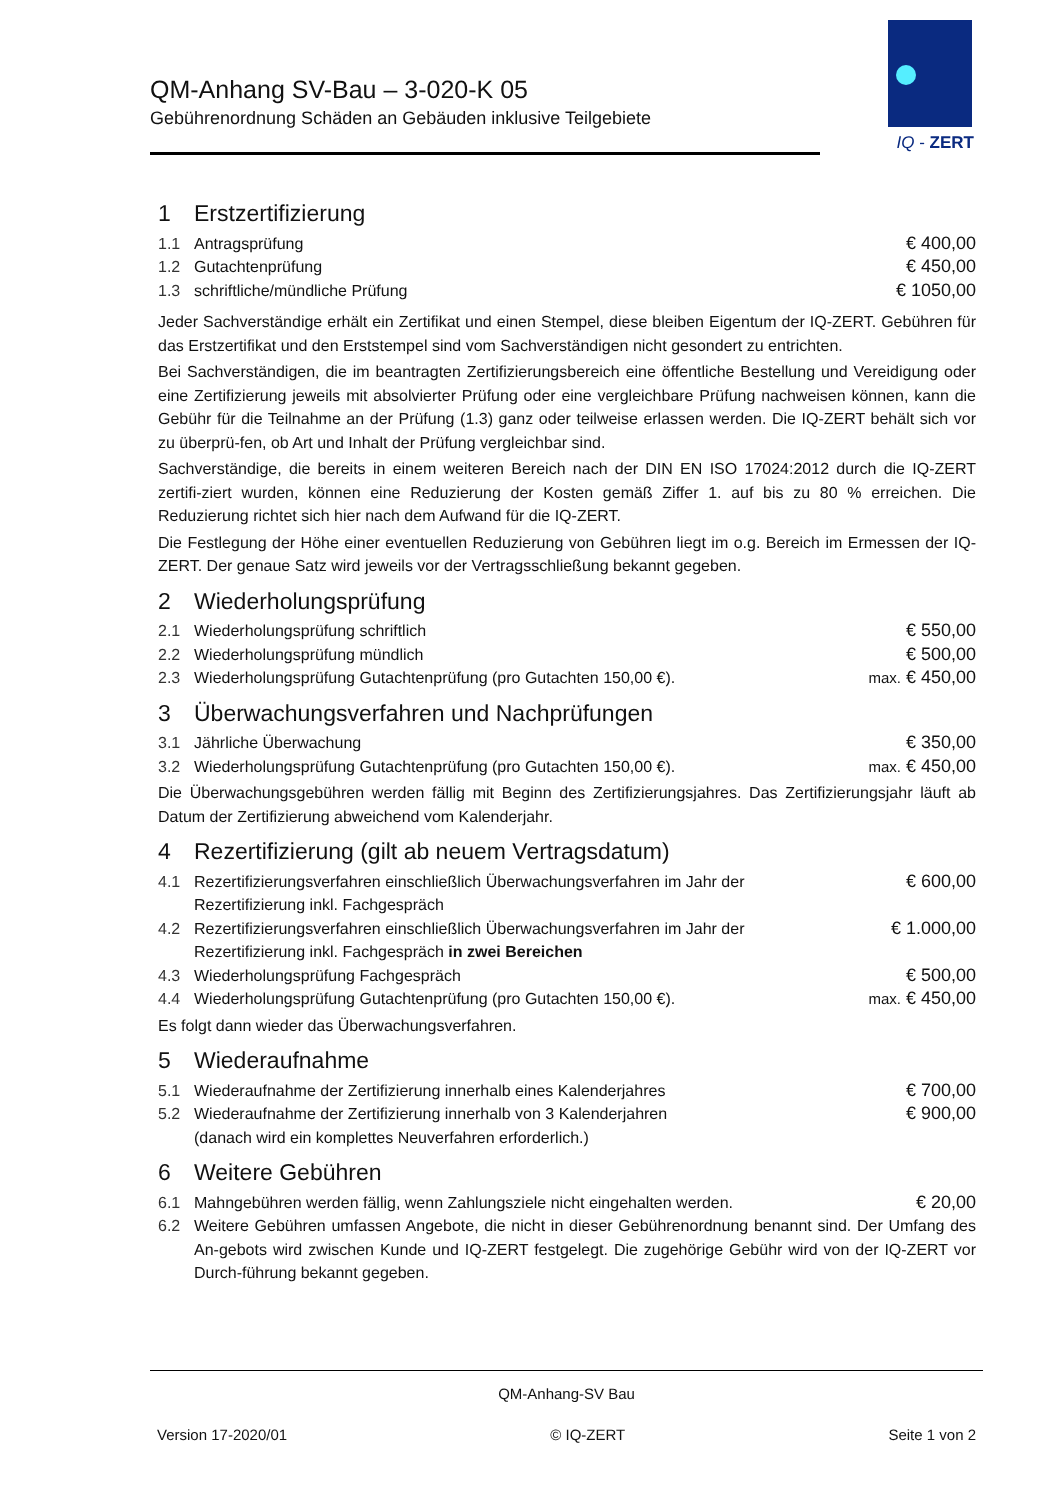QM-Anhang SV-Bau – 3-020-K 05
Gebührenordnung Schäden an Gebäuden inklusive Teilgebiete
IQ - ZERT
1 Erstzertifizierung
| 1.1 | Antragsprüfung | € 400,00 |
| 1.2 | Gutachtenprüfung | € 450,00 |
| 1.3 | schriftliche/mündliche Prüfung | € 1050,00 |
Jeder Sachverständige erhält ein Zertifikat und einen Stempel, diese bleiben Eigentum der IQ-ZERT. Gebühren für das Erstzertifikat und den Erststempel sind vom Sachverständigen nicht gesondert zu entrichten.
Bei Sachverständigen, die im beantragten Zertifizierungsbereich eine öffentliche Bestellung und Vereidigung oder eine Zertifizierung jeweils mit absolvierter Prüfung oder eine vergleichbare Prüfung nachweisen können, kann die Gebühr für die Teilnahme an der Prüfung (1.3) ganz oder teilweise erlassen werden. Die IQ-ZERT behält sich vor zu überprü-fen, ob Art und Inhalt der Prüfung vergleichbar sind.
Sachverständige, die bereits in einem weiteren Bereich nach der DIN EN ISO 17024:2012 durch die IQ-ZERT zertifi-ziert wurden, können eine Reduzierung der Kosten gemäß Ziffer 1. auf bis zu 80 % erreichen. Die Reduzierung richtet sich hier nach dem Aufwand für die IQ-ZERT.
Die Festlegung der Höhe einer eventuellen Reduzierung von Gebühren liegt im o.g. Bereich im Ermessen der IQ-ZERT. Der genaue Satz wird jeweils vor der Vertragsschließung bekannt gegeben.
2 Wiederholungsprüfung
| 2.1 | Wiederholungsprüfung schriftlich | € 550,00 |
| 2.2 | Wiederholungsprüfung mündlich | € 500,00 |
| 2.3 | Wiederholungsprüfung Gutachtenprüfung (pro Gutachten 150,00 €). | max. € 450,00 |
3 Überwachungsverfahren und Nachprüfungen
| 3.1 | Jährliche Überwachung | € 350,00 |
| 3.2 | Wiederholungsprüfung Gutachtenprüfung (pro Gutachten 150,00 €). | max. € 450,00 |
Die Überwachungsgebühren werden fällig mit Beginn des Zertifizierungsjahres. Das Zertifizierungsjahr läuft ab Datum der Zertifizierung abweichend vom Kalenderjahr.
4 Rezertifizierung (gilt ab neuem Vertragsdatum)
| 4.1 | Rezertifizierungsverfahren einschließlich Überwachungsverfahren im Jahr der Rezertifizierung inkl. Fachgespräch | € 600,00 |
| 4.2 | Rezertifizierungsverfahren einschließlich Überwachungsverfahren im Jahr der Rezertifizierung inkl. Fachgespräch in zwei Bereichen | € 1.000,00 |
| 4.3 | Wiederholungsprüfung Fachgespräch | € 500,00 |
| 4.4 | Wiederholungsprüfung Gutachtenprüfung (pro Gutachten 150,00 €). | max. € 450,00 |
Es folgt dann wieder das Überwachungsverfahren.
5 Wiederaufnahme
| 5.1 | Wiederaufnahme der Zertifizierung innerhalb eines Kalenderjahres | € 700,00 |
| 5.2 | Wiederaufnahme der Zertifizierung innerhalb von 3 Kalenderjahren (danach wird ein komplettes Neuverfahren erforderlich.) | € 900,00 |
6 Weitere Gebühren
| 6.1 | Mahngebühren werden fällig, wenn Zahlungsziele nicht eingehalten werden. | € 20,00 |
| 6.2 | Weitere Gebühren umfassen Angebote, die nicht in dieser Gebührenordnung benannt sind. Der Umfang des An-gebots wird zwischen Kunde und IQ-ZERT festgelegt. Die zugehörige Gebühr wird von der IQ-ZERT vor Durch-führung bekannt gegeben. | |
QM-Anhang-SV Bau
Version 17-2020/01 © IQ-ZERT Seite 1 von 2